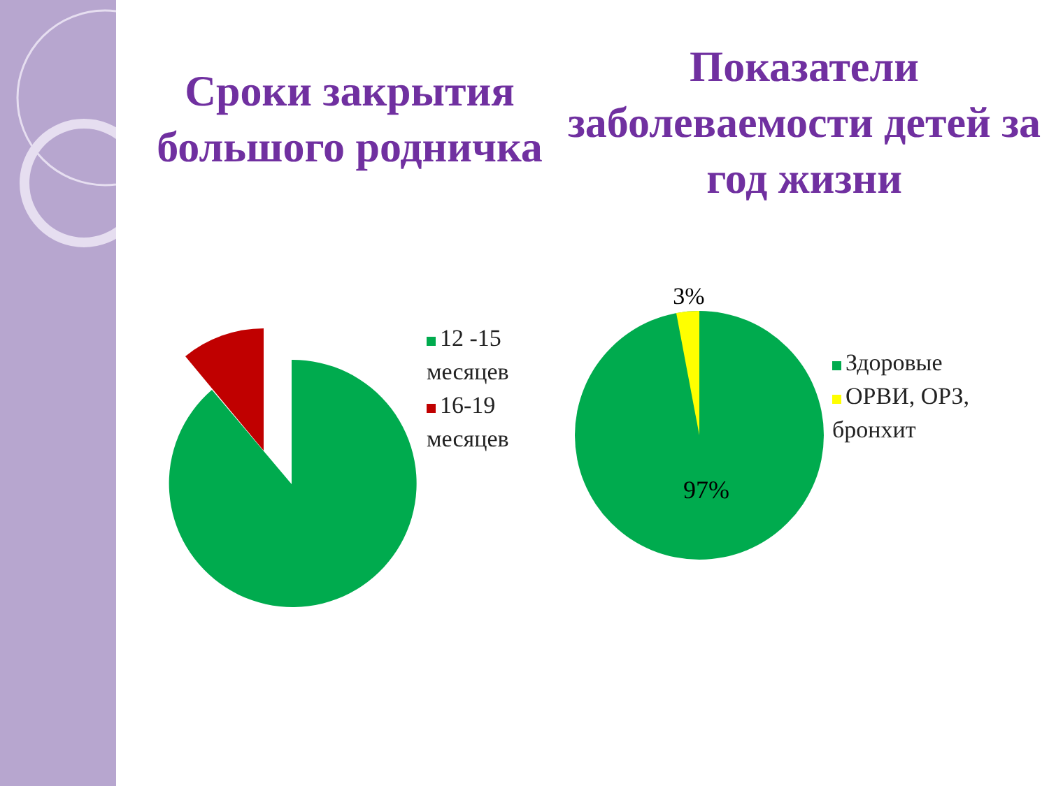Сроки закрытия большого родничка
12 -15
месяцев
16-19
месяцев
Показатели заболеваемости детей за год жизни
3%
97%
Здоровые
ОРВИ, ОРЗ,
бронхит